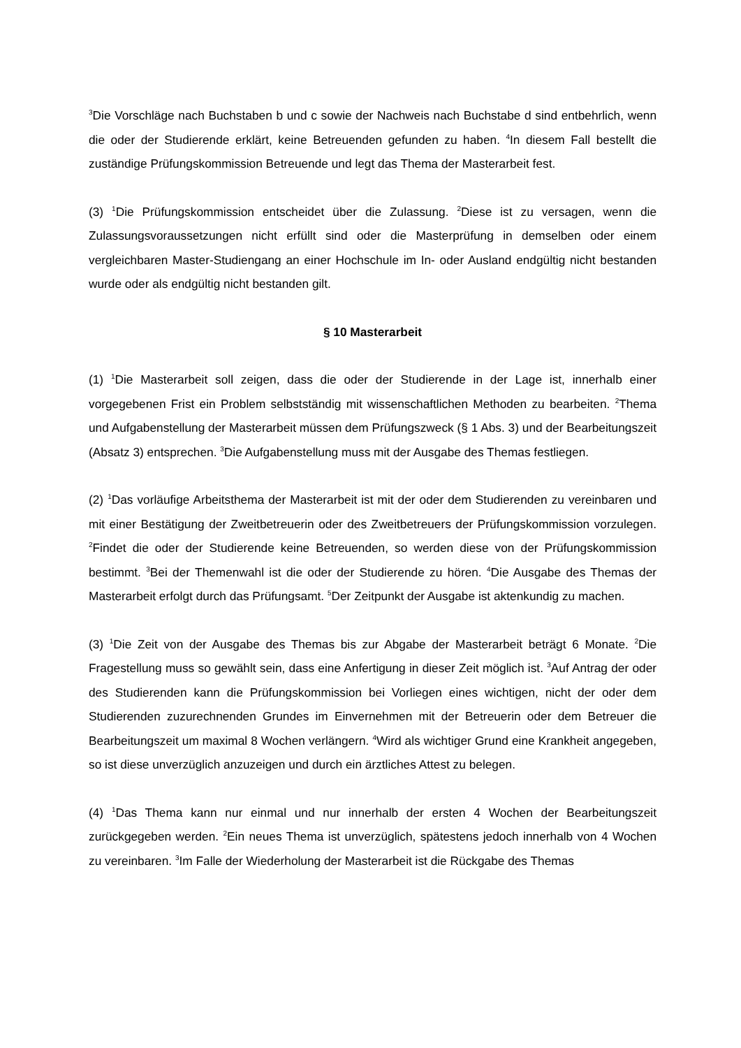<sup>3</sup> Die Vorschläge nach Buchstaben b und c sowie der Nachweis nach Buchstabe d sind entbehrlich, wenn die oder der Studierende erklärt, keine Betreuenden gefunden zu haben. <sup>4</sup>In diesem Fall bestellt die zuständige Prüfungskommission Betreuende und legt das Thema der Masterarbeit fest.
(3) <sup>1</sup>Die Prüfungskommission entscheidet über die Zulassung. <sup>2</sup>Diese ist zu versagen, wenn die Zulassungsvoraussetzungen nicht erfüllt sind oder die Masterprüfung in demselben oder einem vergleichbaren Master-Studiengang an einer Hochschule im In- oder Ausland endgültig nicht bestanden wurde oder als endgültig nicht bestanden gilt.
§ 10 Masterarbeit
(1) <sup>1</sup>Die Masterarbeit soll zeigen, dass die oder der Studierende in der Lage ist, innerhalb einer vorgegebenen Frist ein Problem selbstständig mit wissenschaftlichen Methoden zu bearbeiten. <sup>2</sup>Thema und Aufgabenstellung der Masterarbeit müssen dem Prüfungszweck (§ 1 Abs. 3) und der Bearbeitungszeit (Absatz 3) entsprechen. <sup>3</sup>Die Aufgabenstellung muss mit der Ausgabe des Themas festliegen.
(2) <sup>1</sup>Das vorläufige Arbeitsthema der Masterarbeit ist mit der oder dem Studierenden zu vereinbaren und mit einer Bestätigung der Zweitbetreuerin oder des Zweitbetreuers der Prüfungskommission vorzulegen. <sup>2</sup>Findet die oder der Studierende keine Betreuenden, so werden diese von der Prüfungskommission bestimmt. <sup>3</sup>Bei der Themenwahl ist die oder der Studierende zu hören. <sup>4</sup>Die Ausgabe des Themas der Masterarbeit erfolgt durch das Prüfungsamt. <sup>5</sup>Der Zeitpunkt der Ausgabe ist aktenkundig zu machen.
(3) <sup>1</sup>Die Zeit von der Ausgabe des Themas bis zur Abgabe der Masterarbeit beträgt 6 Monate. <sup>2</sup>Die Fragestellung muss so gewählt sein, dass eine Anfertigung in dieser Zeit möglich ist. <sup>3</sup>Auf Antrag der oder des Studierenden kann die Prüfungskommission bei Vorliegen eines wichtigen, nicht der oder dem Studierenden zuzurechnenden Grundes im Einvernehmen mit der Betreuerin oder dem Betreuer die Bearbeitungszeit um maximal 8 Wochen verlängern. <sup>4</sup>Wird als wichtiger Grund eine Krankheit angegeben, so ist diese unverzüglich anzuzeigen und durch ein ärztliches Attest zu belegen.
(4) <sup>1</sup>Das Thema kann nur einmal und nur innerhalb der ersten 4 Wochen der Bearbeitungszeit zurückgegeben werden. <sup>2</sup>Ein neues Thema ist unverzüglich, spätestens jedoch innerhalb von 4 Wochen zu vereinbaren. <sup>3</sup>Im Falle der Wiederholung der Masterarbeit ist die Rückgabe des Themas